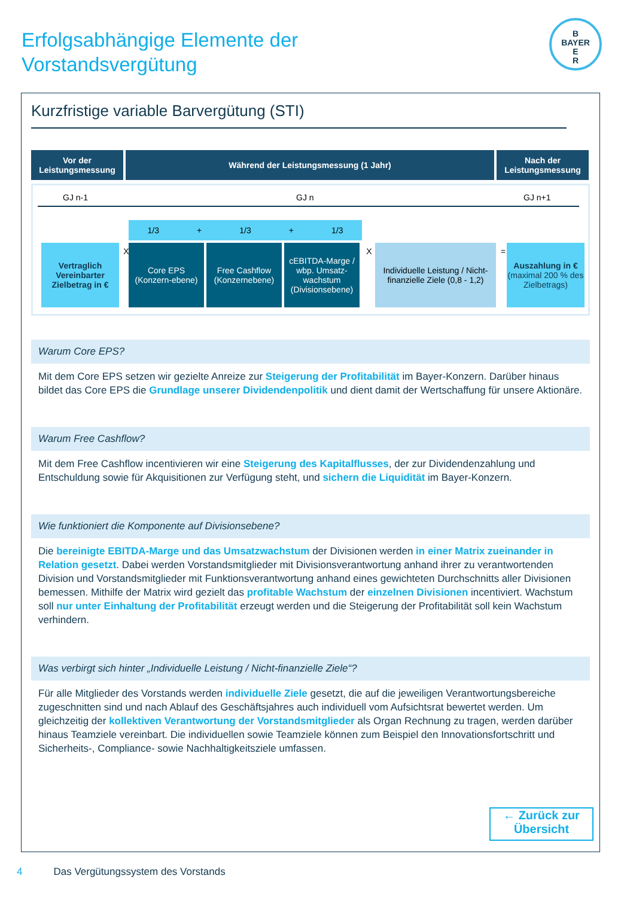Erfolgsabhängige Elemente der
Vorstandsvergütung
B
BAYER
E
R
Kurzfristige variable Barvergütung (STI)
Vor der
Leistungsmessung
Während der Leistungsmessung (1 Jahr) Nach der
Leistungsmessung
GJ n-1 GJ n GJ n+1
1/3 + 1/3 + 1/3
Vertraglich Vereinbarter Zielbetrag in €
X
Core EPS (Konzern-ebene)
Free Cashflow (Konzernebene)
cEBITDA-Marge / wbp. Umsatz-wachstum (Divisionsebene)
X
Individuelle Leistung / Nicht-finanzielle Ziele (0,8 - 1,2)
=
Auszahlung in € (maximal 200 % des Zielbetrags)
Warum Core EPS?
Mit dem Core EPS setzen wir gezielte Anreize zur Steigerung der Profitabilität im Bayer-Konzern. Darüber hinaus bildet das Core EPS die Grundlage unserer Dividendenpolitik und dient damit der Wertschaffung für unsere Aktionäre.
Warum Free Cashflow?
Mit dem Free Cashflow incentivieren wir eine Steigerung des Kapitalflusses, der zur Dividendenzahlung und Entschuldung sowie für Akquisitionen zur Verfügung steht, und sichern die Liquidität im Bayer-Konzern.
Wie funktioniert die Komponente auf Divisionsebene?
Die bereinigte EBITDA-Marge und das Umsatzwachstum der Divisionen werden in einer Matrix zueinander in Relation gesetzt. Dabei werden Vorstandsmitglieder mit Divisionsverantwortung anhand ihrer zu verantwortenden Division und Vorstandsmitglieder mit Funktionsverantwortung anhand eines gewichteten Durchschnitts aller Divisionen bemessen. Mithilfe der Matrix wird gezielt das profitable Wachstum der einzelnen Divisionen incentiviert. Wachstum soll nur unter Einhaltung der Profitabilität erzeugt werden und die Steigerung der Profitabilität soll kein Wachstum verhindern.
Was verbirgt sich hinter „Individuelle Leistung / Nicht-finanzielle Ziele“?
Für alle Mitglieder des Vorstands werden individuelle Ziele gesetzt, die auf die jeweiligen Verantwortungsbereiche zugeschnitten sind und nach Ablauf des Geschäftsjahres auch individuell vom Aufsichtsrat bewertet werden. Um gleichzeitig der kollektiven Verantwortung der Vorstandsmitglieder als Organ Rechnung zu tragen, werden darüber hinaus Teamziele vereinbart. Die individuellen sowie Teamziele können zum Beispiel den Innovationsfortschritt und Sicherheits-, Compliance- sowie Nachhaltigkeitsziele umfassen.
← Zurück zur
Übersicht
4 Das Vergütungssystem des Vorstands